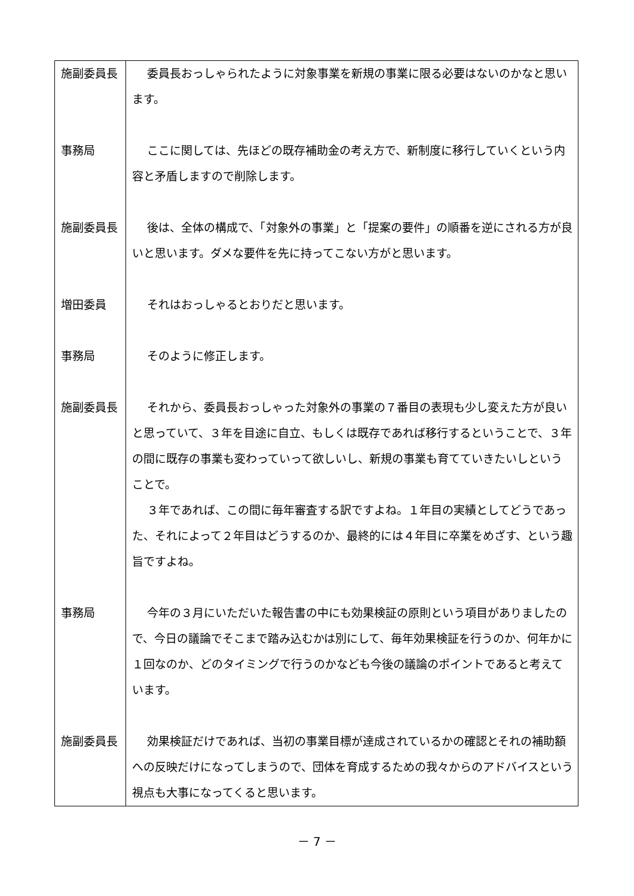| 施副委員長 | 委員長おっしゃられたように対象事業を新規の事業に限る必要はないのかなと思います。 |
| 事務局 | ここに関しては、先ほどの既存補助金の考え方で、新制度に移行していくという内容と矛盾しますので削除します。 |
| 施副委員長 | 後は、全体の構成で、「対象外の事業」と「提案の要件」の順番を逆にされる方が良いと思います。ダメな要件を先に持ってこない方がと思います。 |
| 増田委員 | それはおっしゃるとおりだと思います。 |
| 事務局 | そのように修正します。 |
| 施副委員長 | それから、委員長おっしゃった対象外の事業の７番目の表現も少し変えた方が良いと思っていて、３年を目途に自立、もしくは既存であれば移行するということで、３年の間に既存の事業も変わっていって欲しいし、新規の事業も育てていきたいしということで。 ３年であれば、この間に毎年審査する訳ですよね。１年目の実績としてどうであった、それによって２年目はどうするのか、最終的には４年目に卒業をめざす、という趣旨ですよね。 |
| 事務局 | 今年の３月にいただいた報告書の中にも効果検証の原則という項目がありましたので、今日の議論でそこまで踏み込むかは別にして、毎年効果検証を行うのか、何年かに１回なのか、どのタイミングで行うのかなども今後の議論のポイントであると考えています。 |
| 施副委員長 | 効果検証だけであれば、当初の事業目標が達成されているかの確認とそれの補助額への反映だけになってしまうので、団体を育成するための我々からのアドバイスという視点も大事になってくると思います。 |
－ 7 －